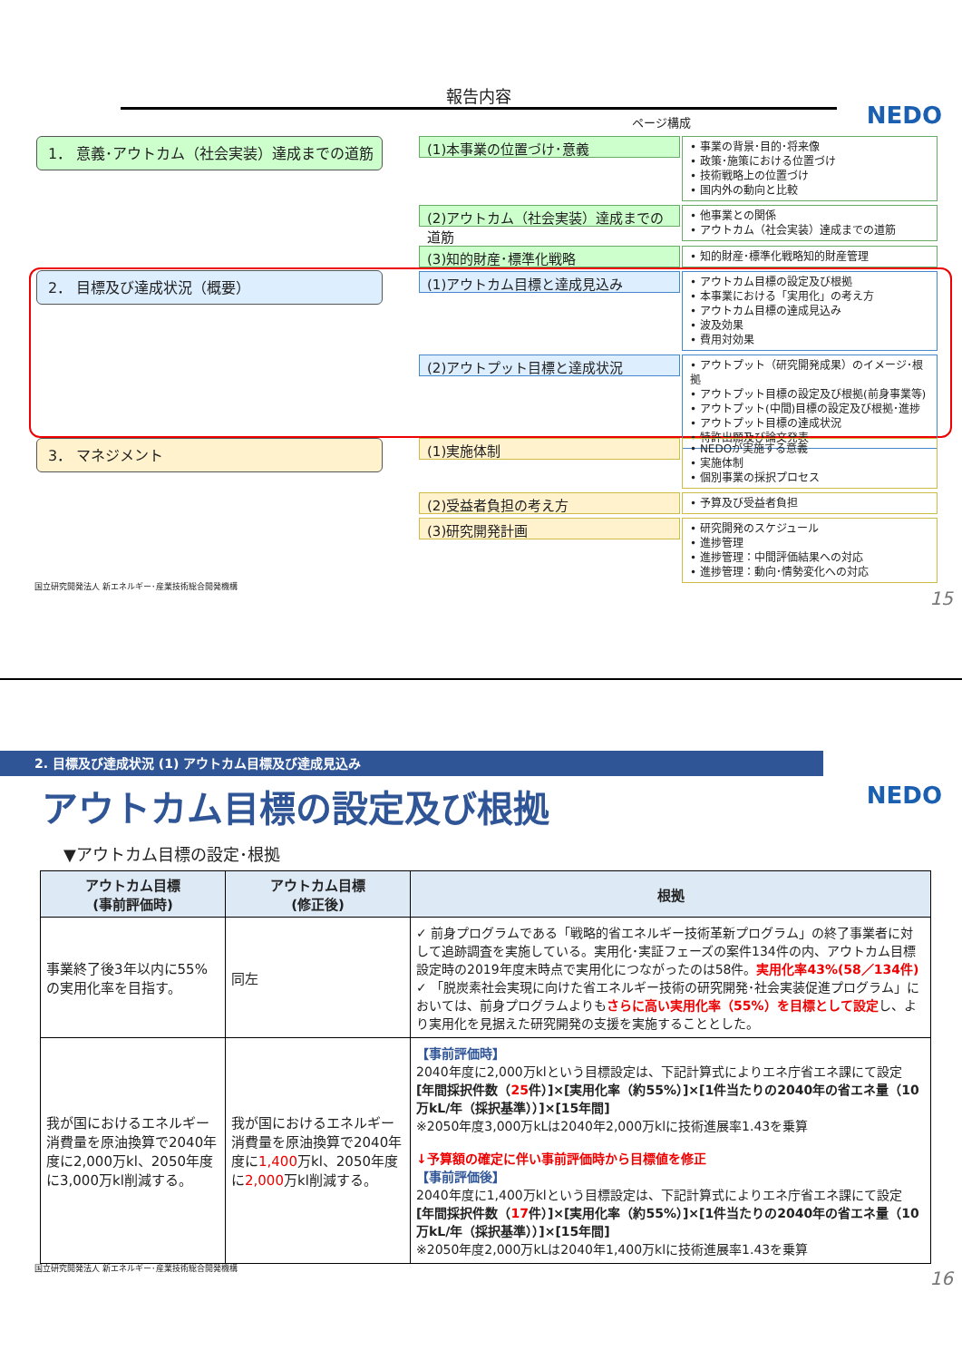報告内容
NEDO ページ構成
1． 意義･アウトカム（社会実装）達成までの道筋
2． 目標及び達成状況（概要）
3． マネジメント
(1)本事業の位置づけ･意義
• 事業の背景･目的･将来像
• 政策･施策における位置づけ
• 技術戦略上の位置づけ
• 国内外の動向と比較
(2)アウトカム（社会実装）達成までの道筋
• 他事業との関係
• アウトカム（社会実装）達成までの道筋
(3)知的財産･標準化戦略
• 知的財産･標準化戦略知的財産管理
(1)アウトカム目標と達成見込み
• アウトカム目標の設定及び根拠
• 本事業における「実用化」の考え方
• アウトカム目標の達成見込み
• 波及効果
• 費用対効果
(2)アウトプット目標と達成状況
• アウトプット（研究開発成果）のイメージ･根拠
• アウトプット目標の設定及び根拠(前身事業等)
• アウトプット(中間)目標の設定及び根拠･進捗
• アウトプット目標の達成状況
• 特許出願及び論文発表
(1)実施体制
• NEDOが実施する意義
• 実施体制
• 個別事業の採択プロセス
(2)受益者負担の考え方
• 予算及び受益者負担
(3)研究開発計画
• 研究開発のスケジュール
• 進捗管理
• 進捗管理：中間評価結果への対応
• 進捗管理：動向･情勢変化への対応
国立研究開発法人 新エネルギー･産業技術総合開発機構
15
2. 目標及び達成状況 (1) アウトカム目標及び達成見込み
NEDO アウトカム目標の設定及び根拠
▼アウトカム目標の設定･根拠
| アウトカム目標 (事前評価時) | アウトカム目標 (修正後) | 根拠 |
| --- | --- | --- |
| 事業終了後3年以内に55%の実用化率を目指す。 | 同左 | ✓ 前身プログラムである「戦略的省エネルギー技術革新プログラム」の終了事業者に対して追跡調査を実施している。実用化･実証フェーズの案件134件の内、アウトカム目標設定時の2019年度末時点で実用化につながったのは58件。 実用化率43%(58／134件) ✓ 「脱炭素社会実現に向けた省エネルギー技術の研究開発･社会実装促進プログラム」においては、前身プログラムよりも さらに高い実用化率（55%）を目標として設定 し、より実用化を見据えた研究開発の支援を実施することとした。 |
| 我が国におけるエネルギー消費量を原油換算で2040年度に2,000万kl、2050年度に3,000万kl削減する。 | 我が国におけるエネルギー消費量を原油換算で2040年度に 1,400 万kl、2050年度に 2,000 万kl削減する。 | 【事前評価時】 2040年度に2,000万klという目標設定は、下記計算式によりエネ庁省エネ課にて設定 [年間採択件数（ 25 件）]×[実用化率（約55%）]×[1件当たりの2040年の省エネ量（10万kL/年（採択基準））]×[15年間] ※2050年度3,000万kLは2040年2,000万klに技術進展率1.43を乗算 ↓予算額の確定に伴い事前評価時から目標値を修正 【事前評価後】 2040年度に1,400万klという目標設定は、下記計算式によりエネ庁省エネ課にて設定 [年間採択件数（ 17 件）]×[実用化率（約55%）]×[1件当たりの2040年の省エネ量（10万kL/年（採択基準））]×[15年間] ※2050年度2,000万kLは2040年1,400万klに技術進展率1.43を乗算 |
国立研究開発法人 新エネルギー･産業技術総合開発機構
16